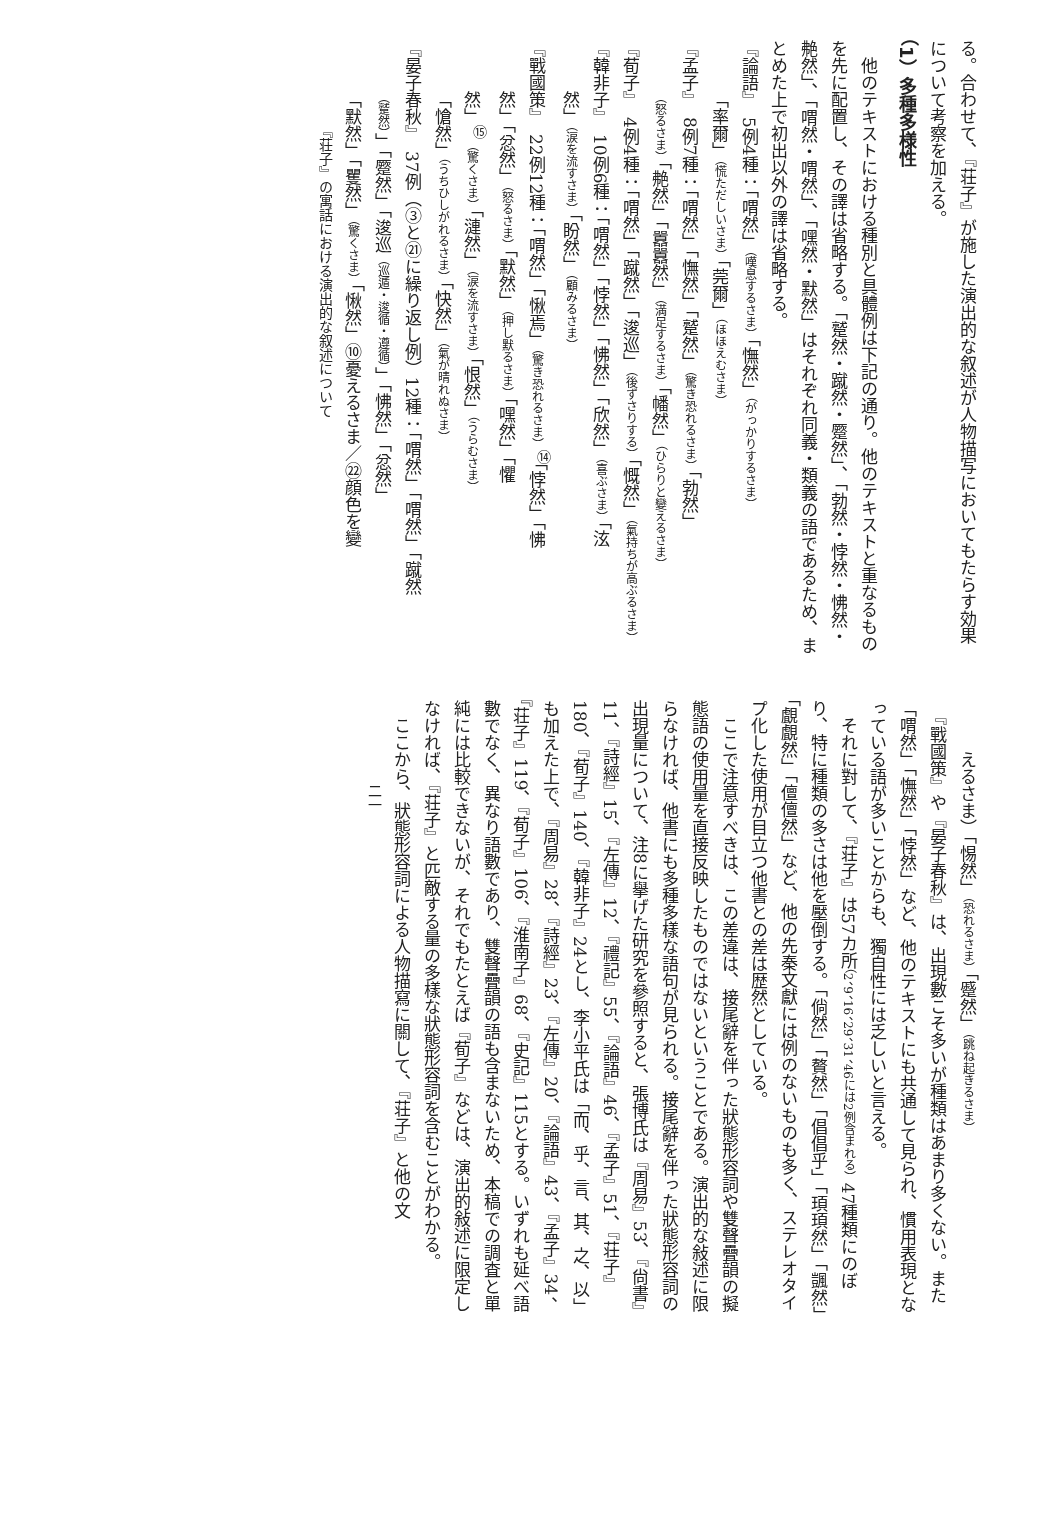る。合わせて、『荘子』が施した演出的な叙述が人物描写においてもたらす効果について考察を加える。
（1）多種多様性
　他のテキストにおける種別と具體例は下記の通り。他のテキストと重なるものを先に配置し、その譯は省略する。「蹵然・蹴然・蹷然」、「勃然・悖然・怫然・艴然」、「喟然・喟然」、「嘿然・默然」はそれぞれ同義・類義の語であるため、まとめた上で初出以外の譯は省略する。
『論語』　5例4種：「喟然」（嘆息するさま）「憮然」（がっかりするさま）
「率爾」（慌ただしいさま）「莞爾」（ほほえむさま）
『孟子』　8例7種：「喟然」「憮然」「蹵然」（驚き恐れるさま）「勃然」
（怒るさま）「艴然」「囂囂然」（満足するさま）「幡然」（ひらりと變えるさま）
『荀子』　4例4種：「喟然」「蹴然」「逡巡」（後ずさりする）「慨然」（氣持ちが高ぶるさま）
『韓非子』　10例6種：「喟然」「悖然」「怫然」「欣然」（喜ぶさま）「泫
然」（涙を流すさま）「盼然」（顧みるさま）
『戰國策』　22例12種：「喟然」「愀焉」（驚き恐れるさま）<sup>⑭</sup>「悖然」「怫
然」「忿然」（怒るさま）「默然」（押し默るさま）「嘿然」「懼
然」<sup>⑮</sup>（驚くさま）「漣然」（涙を流すさま）「恨然」（うらむさま）
「愴然」（うちひしがれるさま）「快然」（氣が晴れぬさま）
『晏子春秋』　37例（③と㉑に繰り返し例）12種：「喟然」「喟然」「蹴然
（蹵然）」「蹷然」「逡巡（巡遁・逡循・遵循）」「怫然」「忿然」
「默然」「矍然」（驚くさま）「愀然」⑩憂えるさま／㉒顔色を變
『荘子』の寓話における演出的な叙述について
えるさま）「惕然」（恐れるさま）「蹙然」（跳ね起きるさま）
　『戰國策』や『晏子春秋』は、出現數こそ多いが種類はあまり多くない。また「喟然」「憮然」「悖然」など、他のテキストにも共通して見られ、慣用表現となっている語が多いことからも、獨自性には乏しいと言える。
　それに對して、『荘子』は57カ所（2、9、16、29、31、46には2例含まれる）47種類にのぼり、特に種類の多さは他を壓倒する。「倘然」「贅然」「倡倡乎」「頊頊然」「颽然」「覰覰然」「儃儃然」など、他の先秦文獻には例のないものも多く、ステレオタイプ化した使用が目立つ他書との差は歴然としている。
　ここで注意すべきは、この差違は、接尾辭を伴った狀態形容詞や雙聲疊韻の擬態語の使用量を直接反映したものではないということである。演出的な敍述に限らなければ、他書にも多種多樣な語句が見られる。接尾辭を伴った狀態形容詞の出現量について、注8に擧げた研究を參照すると、張博氏は『周易』53、『尙書』11、『詩經』15、『左傳』12、『禮記』55、『論語』46、『孟子』51、『荘子』180、『荀子』140、『韓非子』24とし、李小平氏は「而、乎、言、其、之、以」も加えた上で、『周易』28、『詩經』23、『左傳』20、『論語』43、『孟子』34、『荘子』119、『荀子』106、『淮南子』68、『史記』115とする。いずれも延べ語數でなく、異なり語數であり、雙聲疊韻の語も含まないため、本稿での調査と單純には比較できないが、それでもたとえば『荀子』などは、演出的敍述に限定しなければ、『荘子』と匹敵する量の多樣な狀態形容詞を含むことがわかる。
　ここから、狀態形容詞による人物描寫に關して、『荘子』と他の文
二一